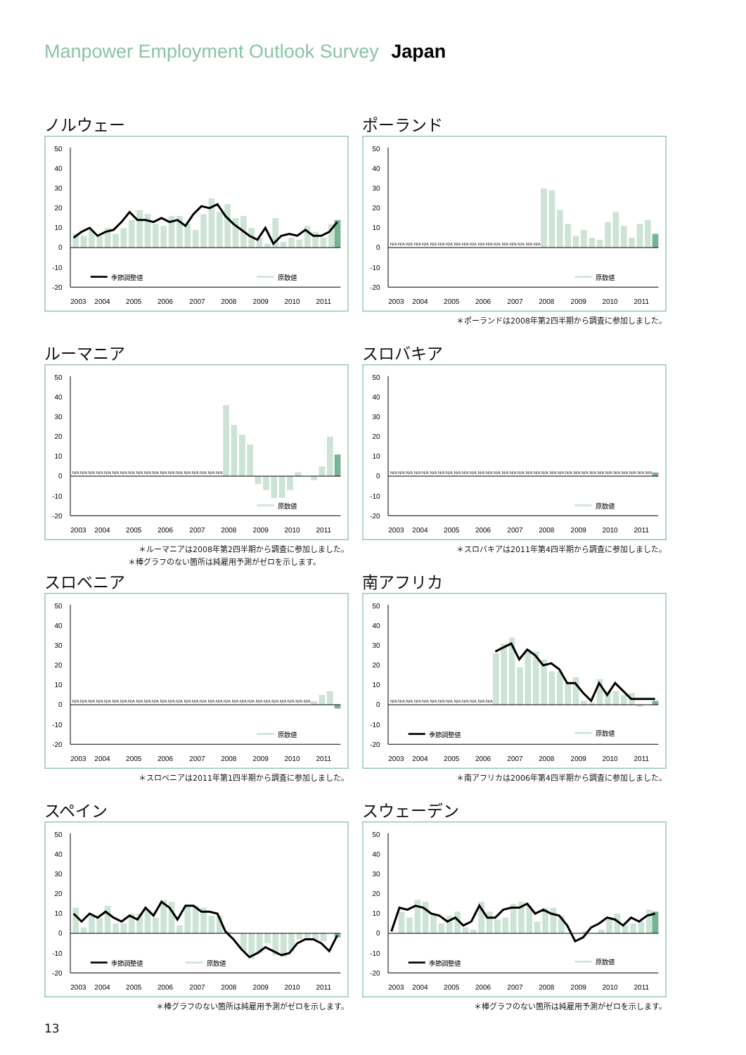Manpower Employment Outlook Survey Japan
ノルウェー
50
40
30
20
10
0
-10
-20
季節調整値
原数値
2003
2004
2005
2006
2007
2008
2009
2010
2011
ポーランド
50
40
30
20
10
0
-10
-20
N/A N/A N/A N/A N/A N/A N/A N/A N/A N/A N/A N/A N/A N/A N/A N/A N/A N/A N/A
原数値
2003
2004
2005
2006
2007
2008
2009
2010
2011
＊ポーランドは2008年第2四半期から調査に参加しました。
ルーマニア
50
40
30
20
10
0
-10
-20
N/A N/A N/A N/A N/A N/A N/A N/A N/A N/A N/A N/A N/A N/A N/A N/A N/A N/A N/A
原数値
2003
2004
2005
2006
2007
2008
2009
2010
2011
＊ルーマニアは2008年第2四半期から調査に参加しました。
＊棒グラフのない箇所は純雇用予測がゼロを示します。
スロバキア
50
40
30
20
10
0
-10
-20
N/A N/A N/A N/A N/A N/A N/A N/A N/A N/A N/A N/A N/A N/A N/A N/A N/A N/A N/A N/A N/A N/A N/A N/A N/A N/A N/A N/A N/A N/A N/A N/A N/A
原数値
2003
2004
2005
2006
2007
2008
2009
2010
2011
＊スロバキアは2011年第4四半期から調査に参加しました。
スロベニア
50
40
30
20
10
0
-10
-20
N/A N/A N/A N/A N/A N/A N/A N/A N/A N/A N/A N/A N/A N/A N/A N/A N/A N/A N/A N/A N/A N/A N/A N/A N/A N/A N/A N/A N/A N/A
原数値
2003
2004
2005
2006
2007
2008
2009
2010
2011
＊スロベニアは2011年第1四半期から調査に参加しました。
南アフリカ
50
40
30
20
10
0
-10
-20
N/A N/A N/A N/A N/A N/A N/A N/A N/A N/A N/A N/A N/A
季節調整値
原数値
2003
2004
2005
2006
2007
2008
2009
2010
2011
＊南アフリカは2006年第4四半期から調査に参加しました。
スペイン
50
40
30
20
10
0
-10
-20
季節調整値
原数値
2003
2004
2005
2006
2007
2008
2009
2010
2011
＊棒グラフのない箇所は純雇用予測がゼロを示します。
スウェーデン
50
40
30
20
10
0
-10
-20
季節調整値
原数値
2003
2004
2005
2006
2007
2008
2009
2010
2011
＊棒グラフのない箇所は純雇用予測がゼロを示します。
13